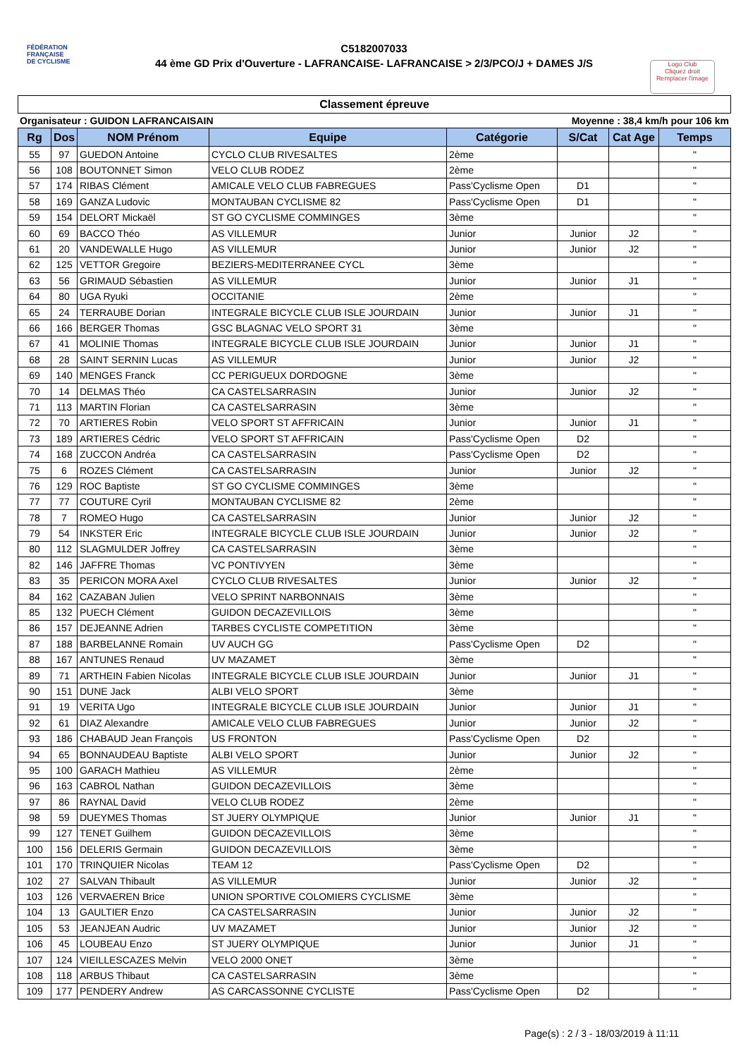FÉDÉRATION
FRANÇAISE
DE CYCLISME
C5182007033
44 ème GD Prix d'Ouverture - LAFRANCAISE- LAFRANCAISE > 2/3/PCO/J + DAMES J/S
Logo Club
Cliquez droit
Remplacer l'image
Classement épreuve
Organisateur : GUIDON LAFRANCAISAIN Moyenne : 38,4 km/h pour 106 km
| Rg | Dos | NOM Prénom | Equipe | Catégorie | S/Cat | Cat Age | Temps |
| --- | --- | --- | --- | --- | --- | --- | --- |
| 55 | 97 | GUEDON Antoine | CYCLO CLUB RIVESALTES | 2ème | | | " |
| 56 | 108 | BOUTONNET Simon | VELO CLUB RODEZ | 2ème | | | " |
| 57 | 174 | RIBAS Clément | AMICALE VELO CLUB FABREGUES | Pass'Cyclisme Open | D1 | | " |
| 58 | 169 | GANZA Ludovic | MONTAUBAN CYCLISME 82 | Pass'Cyclisme Open | D1 | | " |
| 59 | 154 | DELORT Mickaël | ST GO CYCLISME COMMINGES | 3ème | | | " |
| 60 | 69 | BACCO Théo | AS VILLEMUR | Junior | Junior | J2 | " |
| 61 | 20 | VANDEWALLE Hugo | AS VILLEMUR | Junior | Junior | J2 | " |
| 62 | 125 | VETTOR Gregoire | BEZIERS-MEDITERRANEE CYCL | 3ème | | | " |
| 63 | 56 | GRIMAUD Sébastien | AS VILLEMUR | Junior | Junior | J1 | " |
| 64 | 80 | UGA Ryuki | OCCITANIE | 2ème | | | " |
| 65 | 24 | TERRAUBE Dorian | INTEGRALE BICYCLE CLUB ISLE JOURDAIN | Junior | Junior | J1 | " |
| 66 | 166 | BERGER Thomas | GSC BLAGNAC VELO SPORT 31 | 3ème | | | " |
| 67 | 41 | MOLINIE Thomas | INTEGRALE BICYCLE CLUB ISLE JOURDAIN | Junior | Junior | J1 | " |
| 68 | 28 | SAINT SERNIN Lucas | AS VILLEMUR | Junior | Junior | J2 | " |
| 69 | 140 | MENGES Franck | CC PERIGUEUX DORDOGNE | 3ème | | | " |
| 70 | 14 | DELMAS Théo | CA CASTELSARRASIN | Junior | Junior | J2 | " |
| 71 | 113 | MARTIN Florian | CA CASTELSARRASIN | 3ème | | | " |
| 72 | 70 | ARTIERES Robin | VELO SPORT ST AFFRICAIN | Junior | Junior | J1 | " |
| 73 | 189 | ARTIERES Cédric | VELO SPORT ST AFFRICAIN | Pass'Cyclisme Open | D2 | | " |
| 74 | 168 | ZUCCON Andréa | CA CASTELSARRASIN | Pass'Cyclisme Open | D2 | | " |
| 75 | 6 | ROZES Clément | CA CASTELSARRASIN | Junior | Junior | J2 | " |
| 76 | 129 | ROC Baptiste | ST GO CYCLISME COMMINGES | 3ème | | | " |
| 77 | 77 | COUTURE Cyril | MONTAUBAN CYCLISME 82 | 2ème | | | " |
| 78 | 7 | ROMEO Hugo | CA CASTELSARRASIN | Junior | Junior | J2 | " |
| 79 | 54 | INKSTER Eric | INTEGRALE BICYCLE CLUB ISLE JOURDAIN | Junior | Junior | J2 | " |
| 80 | 112 | SLAGMULDER Joffrey | CA CASTELSARRASIN | 3ème | | | " |
| 82 | 146 | JAFFRE Thomas | VC PONTIVYEN | 3ème | | | " |
| 83 | 35 | PERICON MORA Axel | CYCLO CLUB RIVESALTES | Junior | Junior | J2 | " |
| 84 | 162 | CAZABAN Julien | VELO SPRINT NARBONNAIS | 3ème | | | " |
| 85 | 132 | PUECH Clément | GUIDON DECAZEVILLOIS | 3ème | | | " |
| 86 | 157 | DEJEANNE Adrien | TARBES CYCLISTE COMPETITION | 3ème | | | " |
| 87 | 188 | BARBELANNE Romain | UV AUCH GG | Pass'Cyclisme Open | D2 | | " |
| 88 | 167 | ANTUNES Renaud | UV MAZAMET | 3ème | | | " |
| 89 | 71 | ARTHEIN Fabien Nicolas | INTEGRALE BICYCLE CLUB ISLE JOURDAIN | Junior | Junior | J1 | " |
| 90 | 151 | DUNE Jack | ALBI VELO SPORT | 3ème | | | " |
| 91 | 19 | VERITA Ugo | INTEGRALE BICYCLE CLUB ISLE JOURDAIN | Junior | Junior | J1 | " |
| 92 | 61 | DIAZ Alexandre | AMICALE VELO CLUB FABREGUES | Junior | Junior | J2 | " |
| 93 | 186 | CHABAUD Jean François | US FRONTON | Pass'Cyclisme Open | D2 | | " |
| 94 | 65 | BONNAUDEAU Baptiste | ALBI VELO SPORT | Junior | Junior | J2 | " |
| 95 | 100 | GARACH Mathieu | AS VILLEMUR | 2ème | | | " |
| 96 | 163 | CABROL Nathan | GUIDON DECAZEVILLOIS | 3ème | | | " |
| 97 | 86 | RAYNAL David | VELO CLUB RODEZ | 2ème | | | " |
| 98 | 59 | DUEYMES Thomas | ST JUERY OLYMPIQUE | Junior | Junior | J1 | " |
| 99 | 127 | TENET Guilhem | GUIDON DECAZEVILLOIS | 3ème | | | " |
| 100 | 156 | DELERIS Germain | GUIDON DECAZEVILLOIS | 3ème | | | " |
| 101 | 170 | TRINQUIER Nicolas | TEAM 12 | Pass'Cyclisme Open | D2 | | " |
| 102 | 27 | SALVAN Thibault | AS VILLEMUR | Junior | Junior | J2 | " |
| 103 | 126 | VERVAEREN Brice | UNION SPORTIVE COLOMIERS CYCLISME | 3ème | | | " |
| 104 | 13 | GAULTIER Enzo | CA CASTELSARRASIN | Junior | Junior | J2 | " |
| 105 | 53 | JEANJEAN Audric | UV MAZAMET | Junior | Junior | J2 | " |
| 106 | 45 | LOUBEAU Enzo | ST JUERY OLYMPIQUE | Junior | Junior | J1 | " |
| 107 | 124 | VIEILLESCAZES Melvin | VELO 2000 ONET | 3ème | | | " |
| 108 | 118 | ARBUS Thibaut | CA CASTELSARRASIN | 3ème | | | " |
| 109 | 177 | PENDERY Andrew | AS CARCASSONNE CYCLISTE | Pass'Cyclisme Open | D2 | | " |
Page(s) : 2 / 3 - 18/03/2019 à 11:11